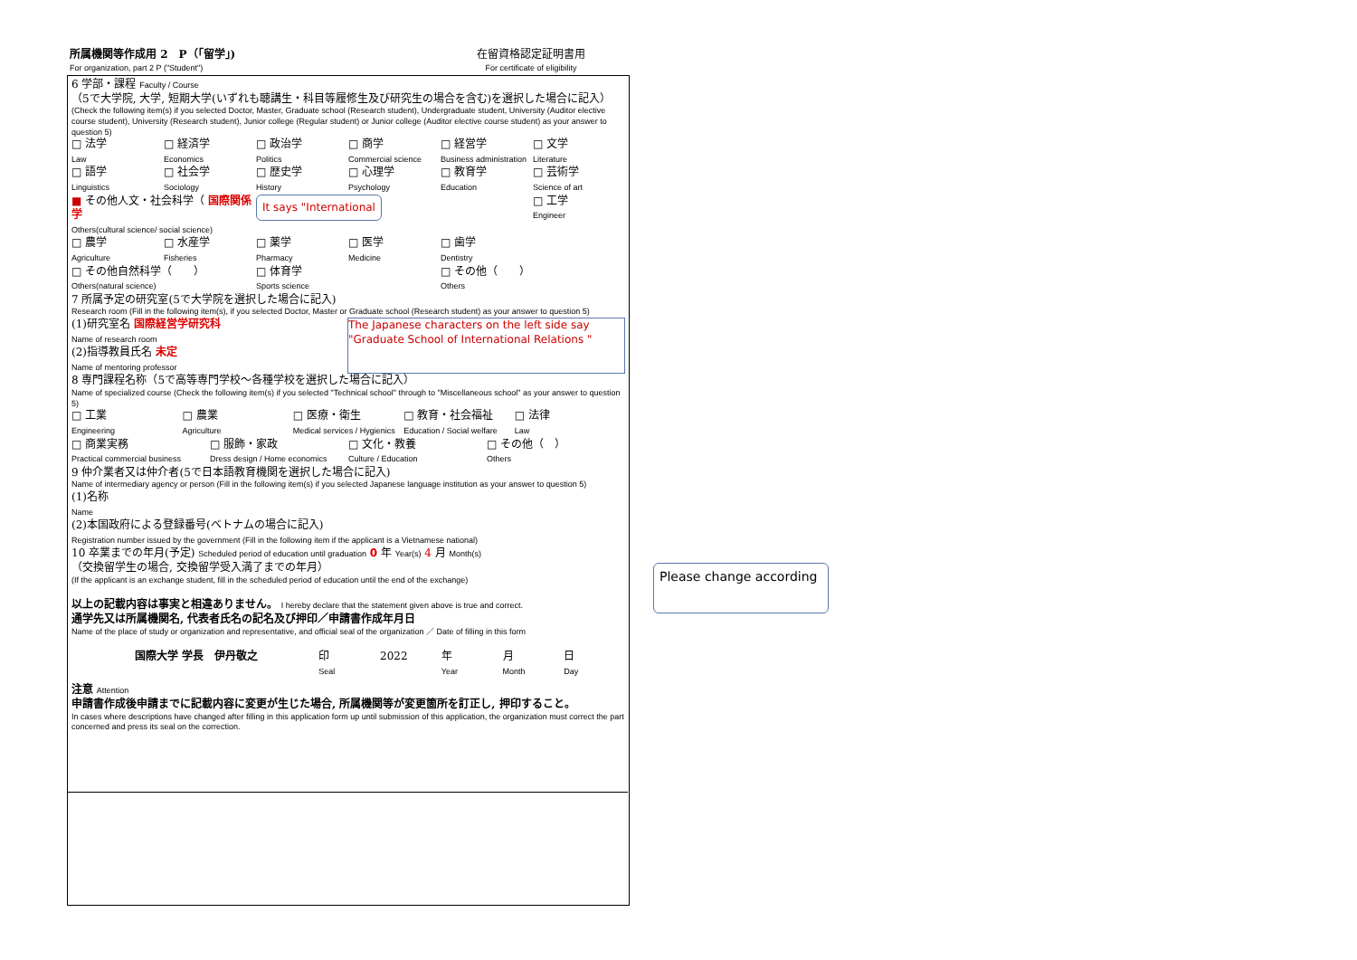所属機関等作成用 2　P（「留学」)
For organization, part 2 P ("Student")
在留資格認定証明書用
For certificate of eligibility
6 学部・課程 Faculty / Course
（5で大学院, 大学, 短期大学(いずれも聴講生・科目等履修生及び研究生の場合を含む)を選択した場合に記入）
(Check the following item(s) if you selected Doctor, Master, Graduate school (Research student), Undergraduate student, University (Auditor elective course student), University (Research student), Junior college (Regular student) or Junior college (Auditor elective course student) as your answer to question 5)
□ 法学
Law
□ 経済学
Economics
□ 政治学
Politics
□ 商学
Commercial science
□ 経営学
Business administration
□ 文学
Literature
□ 語学
Linguistics
□ 社会学
Sociology
□ 歴史学
History
□ 心理学
Psychology
□ 教育学
Education
□ 芸術学
Science of art
■ その他人文・社会科学（ 国際関係学
Others(cultural science/ social science)
It says "International
□ 工学
Engineer
□ 農学
Agriculture
□ 水産学
Fisheries
□ 薬学
Pharmacy
□ 医学
Medicine
□ 歯学
Dentistry
□ その他自然科学（　　）
Others(natural science)
□ 体育学
Sports science
□ その他（　　）
Others
7 所属予定の研究室(5で大学院を選択した場合に記入)
Research room (Fill in the following item(s), if you selected Doctor, Master or Graduate school (Research student) as your answer to question 5)
(1)研究室名 国際経営学研究科
Name of research room
(2)指導教員氏名 未定
Name of mentoring professor
The Japanese characters on the left side say "Graduate School of International Relations "
8 専門課程名称（5で高等専門学校～各種学校を選択した場合に記入）
Name of specialized course (Check the following item(s) if you selected "Technical school" through to "Miscellaneous school" as your answer to question 5)
□ 工業
Engineering
□ 農業
Agriculture
□ 医療・衛生
Medical services / Hygienics
□ 教育・社会福祉
Education / Social welfare
□ 法律
Law
□ 商業実務
Practical commercial business
□ 服飾・家政
Dress design / Home economics
□ 文化・教養
Culture / Education
□ その他（　）
Others
9 仲介業者又は仲介者(5で日本語教育機関を選択した場合に記入)
Name of intermediary agency or person (Fill in the following item(s) if you selected Japanese language institution as your answer to question 5)
(1)名称
Name
(2)本国政府による登録番号(ベトナムの場合に記入)
Registration number issued by the government (Fill in the following item if the applicant is a Vietnamese national)
10 卒業までの年月(予定) Scheduled period of education until graduation 0 年 Year(s) 4 月 Month(s)
（交換留学生の場合, 交換留学受入満了までの年月）
(If the applicant is an exchange student, fill in the scheduled period of education until the end of the exchange)
以上の記載内容は事実と相違ありません。 I hereby declare that the statement given above is true and correct.
通学先又は所属機関名, 代表者氏名の記名及び押印／申請書作成年月日
Name of the place of study or organization and representative, and official seal of the organization ／ Date of filling in this form
国際大学 学長　伊丹敬之 印
Seal
2022 年
Year
月
Month
日
Day
注意 Attention
申請書作成後申請までに記載内容に変更が生じた場合, 所属機関等が変更箇所を訂正し, 押印すること。
In cases where descriptions have changed after filling in this application form up until submission of this application, the organization must correct the part concerned and press its seal on the correction.
Please change according